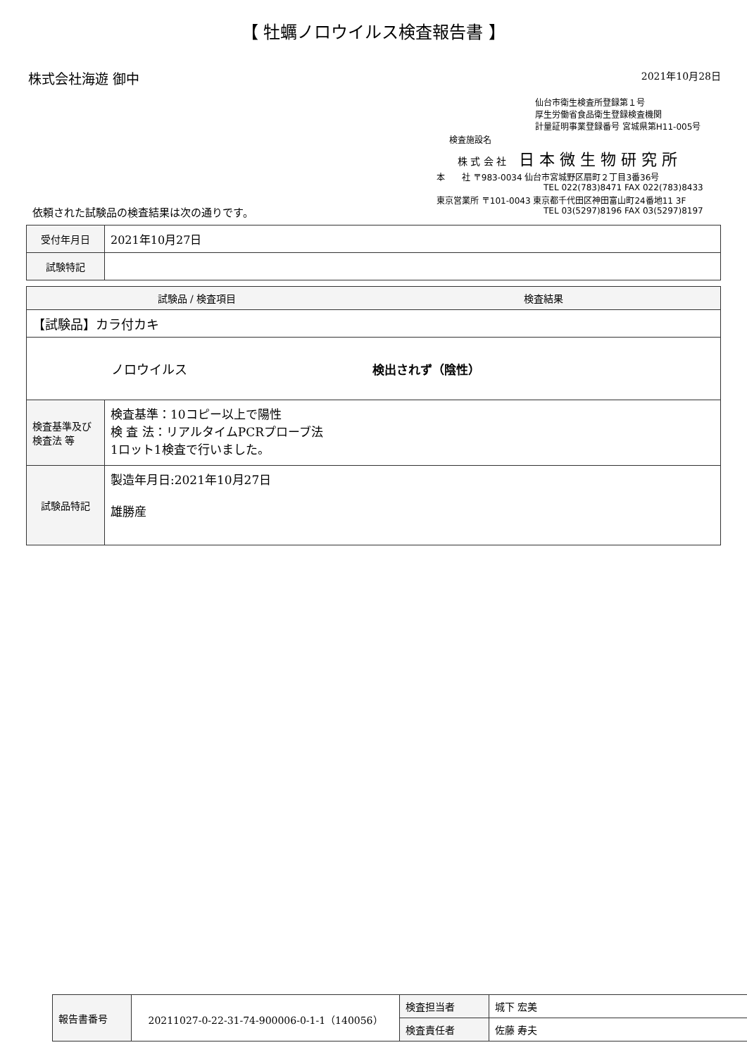【 牡蠣ノロウイルス検査報告書 】
株式会社海遊 御中
2021年10月28日
仙台市衛生検査所登録第１号
厚生労働省食品衛生登録検査機関
計量証明事業登録番号 宮城県第H11-005号
検査施設名
株 式 会 社 日 本 微 生 物 研 究 所
本　　社 〒983-0034 仙台市宮城野区扇町２丁目3番36号
TEL 022(783)8471 FAX 022(783)8433
東京営業所 〒101-0043 東京都千代田区神田富山町24番地11 3F
TEL 03(5297)8196 FAX 03(5297)8197
依頼された試験品の検査結果は次の通りです。
| 受付年月日 | 2021年10月27日 |
| 試験特記 | |
| 試験品 / 検査項目 | | 検査結果 |
| --- | --- | --- |
| 【試験品】カラ付カキ | | |
| ノロウイルス | | 検出されず（陰性） |
| 検査基準及び 検査法 等 | 検査基準：10コピー以上で陽性 検 査 法：リアルタイムPCRプローブ法 1ロット1検査で行いました。 | |
| 試験品特記 | 製造年月日:2021年10月27日 雄勝産 | |
| 報告書番号 | 20211027-0-22-31-74-900006-0-1-1（140056） | 検査担当者 | 城下 宏美 |
| | | 検査責任者 | 佐藤 寿夫 |